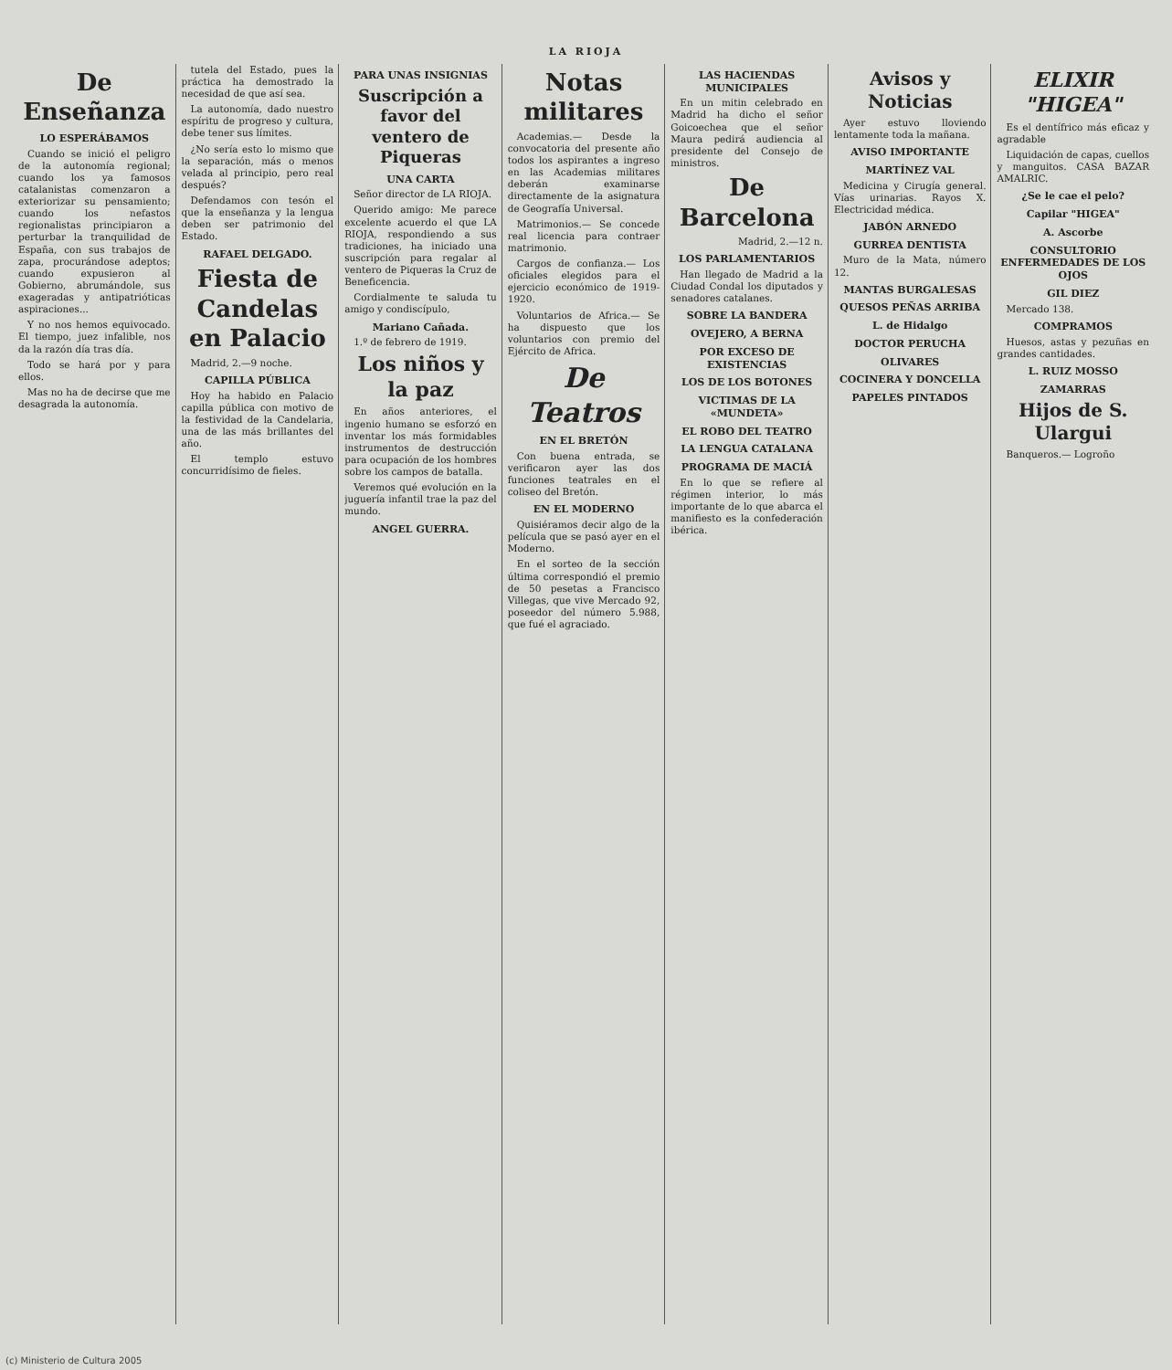LA RIOJA
De Enseñanza
LO ESPERÁBAMOS
Cuando se inició el peligro de la autonomía regional; cuando los ya famosos catalanistas comenzaron a exteriorizar su pensamiento; cuando los nefastos regionalistas principiaron a perturbar la tranquilidad de España, con sus trabajos de zapa, procurándose adeptos; cuando expusieron al Gobierno, abrumándole, sus exageradas y antipatrióticas aspiraciones...
Y no nos hemos equivocado. El tiempo, juez infalible, nos da la razón día tras día.
Todo se hará por y para ellos.
Mas no ha de decirse que me desagrada la autonomía.
tutela del Estado, pues la práctica ha demostrado la necesidad de que así sea.
La autonomía, dado nuestro espíritu de progreso y cultura, debe tener sus límites.
¿No sería esto lo mismo que la separación, más o menos velada al principio, pero real después?
Defendamos con tesón el que la enseñanza y la lengua deben ser patrimonio del Estado.
RAFAEL DELGADO.
Fiesta de Candelas en Palacio
Madrid, 2.—9 noche.
CAPILLA PÚBLICA
Hoy ha habido en Palacio capilla pública con motivo de la festividad de la Candelaria, una de las más brillantes del año.
El templo estuvo concurridísimo de fieles.
PARA UNAS INSIGNIAS
Suscripción a favor del ventero de Piqueras
UNA CARTA
Señor director de LA RIOJA.
Querido amigo: Me parece excelente acuerdo el que LA RIOJA, respondiendo a sus tradiciones, ha iniciado una suscripción para regalar al ventero de Piqueras la Cruz de Beneficencia.
Cordialmente te saluda tu amigo y condiscípulo,
Mariano Cañada.
1.º de febrero de 1919.
Los niños y la paz
En años anteriores, el ingenio humano se esforzó en inventar los más formidables instrumentos de destrucción para ocupación de los hombres sobre los campos de batalla.
Veremos qué evolución en la juguería infantil trae la paz del mundo.
ANGEL GUERRA.
Notas militares
Academias.— Desde la convocatoria del presente año todos los aspirantes a ingreso en las Academias militares deberán examinarse directamente de la asignatura de Geografía Universal.
Matrimonios.— Se concede real licencia para contraer matrimonio.
Cargos de confianza.— Los oficiales elegidos para el ejercicio económico de 1919-1920.
Voluntarios de Africa.— Se ha dispuesto que los voluntarios con premio del Ejército de Africa.
De Teatros
EN EL BRETÓN
Con buena entrada, se verificaron ayer las dos funciones teatrales en el coliseo del Bretón.
EN EL MODERNO
Quisiéramos decir algo de la película que se pasó ayer en el Moderno.
En el sorteo de la sección última correspondió el premio de 50 pesetas a Francisco Villegas, que vive Mercado 92, poseedor del número 5.988, que fué el agraciado.
LAS HACIENDAS MUNICIPALES
En un mitin celebrado en Madrid ha dicho el señor Goicoechea que el señor Maura pedirá audiencia al presidente del Consejo de ministros.
De Barcelona
Madrid, 2.—12 n.
LOS PARLAMENTARIOS
Han llegado de Madrid a la Ciudad Condal los diputados y senadores catalanes.
SOBRE LA BANDERA
OVEJERO, A BERNA
POR EXCESO DE EXISTENCIAS
LOS DE LOS BOTONES
VICTIMAS DE LA «MUNDETA»
EL ROBO DEL TEATRO
LA LENGUA CATALANA
PROGRAMA DE MACIÁ
En lo que se refiere al régimen interior, lo más importante de lo que abarca el manifiesto es la confederación ibérica.
Avisos y Noticias
Ayer estuvo lloviendo lentamente toda la mañana.
AVISO IMPORTANTE
MARTÍNEZ VAL
Medicina y Cirugía general. Vías urinarias. Rayos X. Electricidad médica.
JABÓN ARNEDO
GURREA DENTISTA
Muro de la Mata, número 12.
MANTAS BURGALESAS
QUESOS PEÑAS ARRIBA
L. de Hidalgo
DOCTOR PERUCHA
OLIVARES
COCINERA Y DONCELLA
PAPELES PINTADOS
ELIXIR "HIGEA"
Es el dentífrico más eficaz y agradable
Liquidación de capas, cuellos y manguitos. CASA BAZAR AMALRIC.
¿Se le cae el pelo?
Capilar "HIGEA"
A. Ascorbe
CONSULTORIO ENFERMEDADES DE LOS OJOS
GIL DIEZ
Mercado 138.
COMPRAMOS
Huesos, astas y pezuñas en grandes cantidades.
L. RUIZ MOSSO
ZAMARRAS
Hijos de S. Ulargui
Banqueros.— Logroño
(c) Ministerio de Cultura 2005